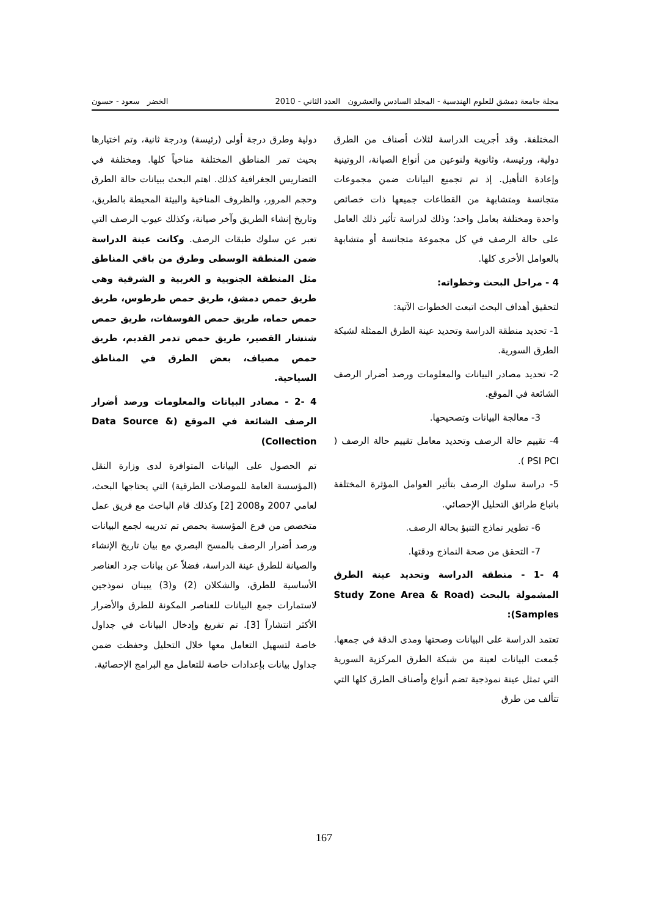مجلة جامعة دمشق للعلوم الهندسية - المجلد السادس والعشرون العدد الثاني - 2010 الخضر سعود - حسون
المختلفة. وقد أجريت الدراسة لثلاث أصناف من الطرق دولية، ورئيسة، وثانوية ولنوعين من أنواع الصيانة، الروتينية وإعادة التأهيل. إذ تم تجميع البيانات ضمن مجموعات متجانسة ومتشابهة من القطاعات جميعها ذات خصائص واحدة ومختلفة بعامل واحد؛ وذلك لدراسة تأثير ذلك العامل على حالة الرصف في كل مجموعة متجانسة أو متشابهة بالعوامل الأخرى كلها.
4 - مراحل البحث وخطواته:
لتحقيق أهداف البحث اتبعت الخطوات الآتية:
1- تحديد منطقة الدراسة وتحديد عينة الطرق الممثلة لشبكة الطرق السورية.
2- تحديد مصادر البيانات والمعلومات ورصد أضرار الرصف الشائعة في الموقع.
3- معالجة البيانات وتصحيحها.
4- تقييم حالة الرصف وتحديد معامل تقييم حالة الرصف ( PSI PCI ).
5- دراسة سلوك الرصف بتأثير العوامل المؤثرة المختلفة باتباع طرائق التحليل الإحصائي.
6- تطوير نماذج التنبؤ بحالة الرصف.
7- التحقق من صحة النماذج ودقتها.
4 -1 - منطقة الدراسة وتحديد عينة الطرق المشمولة بالبحث (Study Zone Area & Road Samples):
تعتمد الدراسة على البيانات وصحتها ومدى الدقة في جمعها. جُمعت البيانات لعينة من شبكة الطرق المركزية السورية التي تمثل عينة نموذجية تضم أنواع وأصناف الطرق كلها التي تتألف من طرق
دولية وطرق درجة أولى (رئيسة) ودرجة ثانية، وتم اختيارها بحيث تمر المناطق المختلفة مناخياً كلها. ومختلفة في التضاريس الجغرافية كذلك. اهتم البحث ببيانات حالة الطرق وحجم المرور، والظروف المناخية والبيئة المحيطة بالطريق، وتاريخ إنشاء الطريق وآخر صيانة، وكذلك عيوب الرصف التي تعبر عن سلوك طبقات الرصف. وكانت عينة الدراسة ضمن المنطقة الوسطى وطرق من باقي المناطق مثل المنطقة الجنوبية و الغربية و الشرقية وهي طريق حمص دمشق، طريق حمص طرطوس، طريق حمص حماه، طريق حمص الفوسفات، طريق حمص شنشار القصير، طريق حمص تدمر القديم، طريق حمص مصياف، بعض الطرق في المناطق السياحية.
4 -2 - مصادر البيانات والمعلومات ورصد أضرار الرصف الشائعة في الموقع (Data Source & Collection)
تم الحصول على البيانات المتوافرة لدى وزارة النقل (المؤسسة العامة للموصلات الطرقية) التي يحتاجها البحث، لعامي 2007 و2008 [2] وكذلك قام الباحث مع فريق عمل متخصص من فرع المؤسسة بحمص تم تدريبه لجمع البيانات ورصد أضرار الرصف بالمسح البصري مع بيان تاريخ الإنشاء والصيانة للطرق عينة الدراسة، فضلاً عن بيانات جرد العناصر الأساسية للطرق، والشكلان (2) و(3) يبينان نموذجين لاستمارات جمع البيانات للعناصر المكونة للطرق والأضرار الأكثر انتشاراً [3]. تم تفريغ وإدخال البيانات في جداول خاصة لتسهيل التعامل معها خلال التحليل وحفظت ضمن جداول بيانات بإعدادات خاصة للتعامل مع البرامج الإحصائية.
167